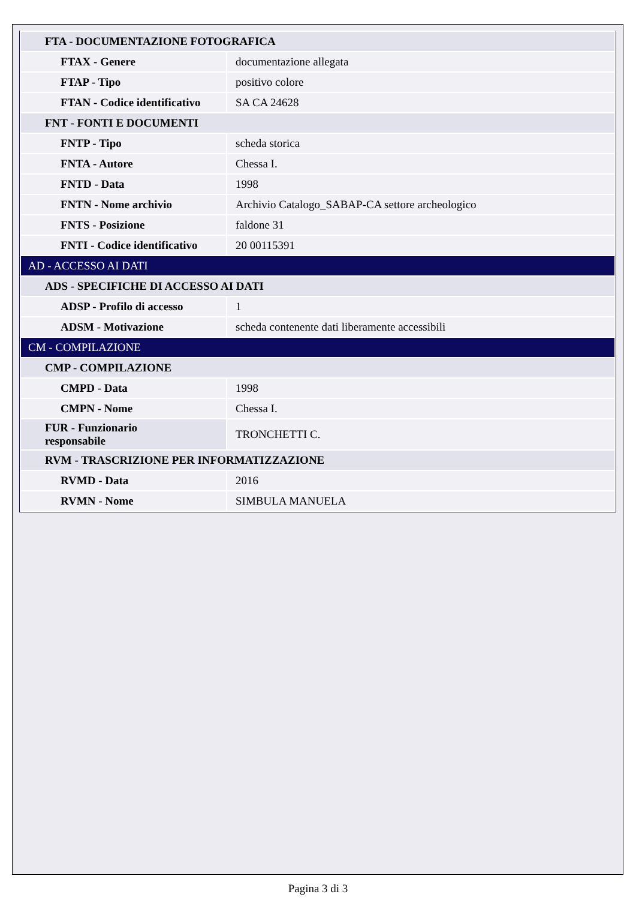| FTA - DOCUMENTAZIONE FOTOGRAFICA | |
| FTAX - Genere | documentazione allegata |
| FTAP - Tipo | positivo colore |
| FTAN - Codice identificativo | SA CA 24628 |
| FNT - FONTI E DOCUMENTI | |
| FNTP - Tipo | scheda storica |
| FNTA - Autore | Chessa I. |
| FNTD - Data | 1998 |
| FNTN - Nome archivio | Archivio Catalogo_SABAP-CA settore archeologico |
| FNTS - Posizione | faldone 31 |
| FNTI - Codice identificativo | 20 00115391 |
| AD - ACCESSO AI DATI | |
| ADS - SPECIFICHE DI ACCESSO AI DATI | |
| ADSP - Profilo di accesso | 1 |
| ADSM - Motivazione | scheda contenente dati liberamente accessibili |
| CM - COMPILAZIONE | |
| CMP - COMPILAZIONE | |
| CMPD - Data | 1998 |
| CMPN - Nome | Chessa I. |
| FUR - Funzionario responsabile | TRONCHETTI C. |
| RVM - TRASCRIZIONE PER INFORMATIZZAZIONE | |
| RVMD - Data | 2016 |
| RVMN - Nome | SIMBULA MANUELA |
Pagina 3 di 3